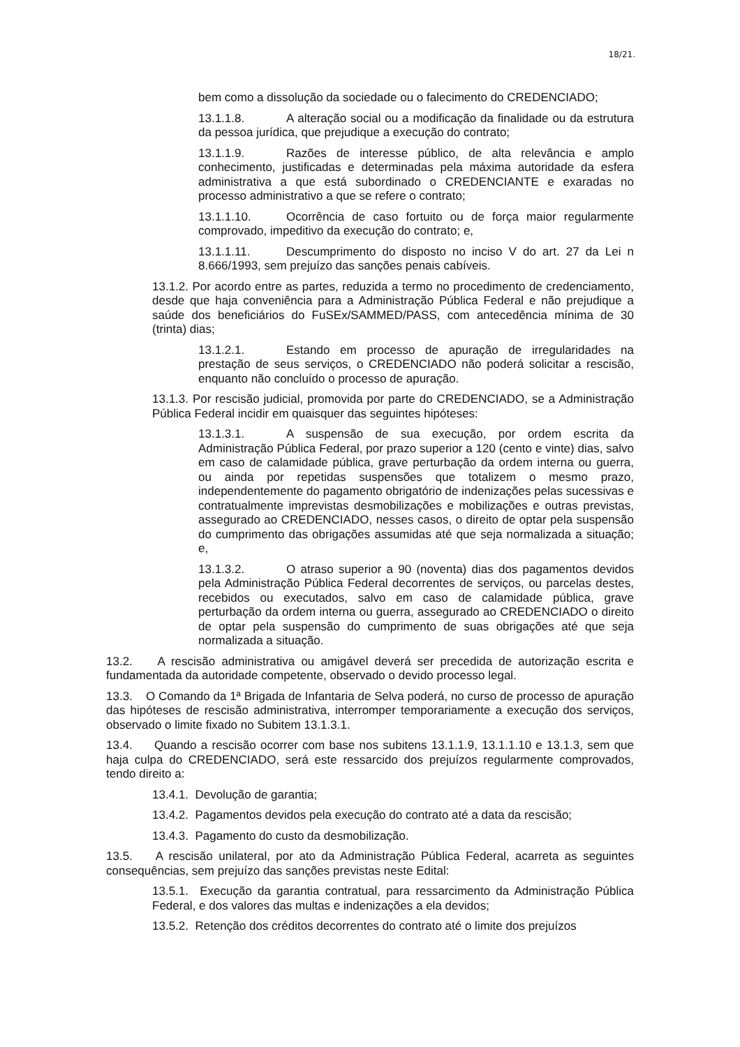18/21.
bem como a dissolução da sociedade ou o falecimento do CREDENCIADO;
13.1.1.8. A alteração social ou a modificação da finalidade ou da estrutura da pessoa jurídica, que prejudique a execução do contrato;
13.1.1.9. Razões de interesse público, de alta relevância e amplo conhecimento, justificadas e determinadas pela máxima autoridade da esfera administrativa a que está subordinado o CREDENCIANTE e exaradas no processo administrativo a que se refere o contrato;
13.1.1.10. Ocorrência de caso fortuito ou de força maior regularmente comprovado, impeditivo da execução do contrato; e,
13.1.1.11. Descumprimento do disposto no inciso V do art. 27 da Lei n 8.666/1993, sem prejuízo das sanções penais cabíveis.
13.1.2. Por acordo entre as partes, reduzida a termo no procedimento de credenciamento, desde que haja conveniência para a Administração Pública Federal e não prejudique a saúde dos beneficiários do FuSEx/SAMMED/PASS, com antecedência mínima de 30 (trinta) dias;
13.1.2.1. Estando em processo de apuração de irregularidades na prestação de seus serviços, o CREDENCIADO não poderá solicitar a rescisão, enquanto não concluído o processo de apuração.
13.1.3. Por rescisão judicial, promovida por parte do CREDENCIADO, se a Administração Pública Federal incidir em quaisquer das seguintes hipóteses:
13.1.3.1. A suspensão de sua execução, por ordem escrita da Administração Pública Federal, por prazo superior a 120 (cento e vinte) dias, salvo em caso de calamidade pública, grave perturbação da ordem interna ou guerra, ou ainda por repetidas suspensões que totalizem o mesmo prazo, independentemente do pagamento obrigatório de indenizações pelas sucessivas e contratualmente imprevistas desmobilizações e mobilizações e outras previstas, assegurado ao CREDENCIADO, nesses casos, o direito de optar pela suspensão do cumprimento das obrigações assumidas até que seja normalizada a situação; e,
13.1.3.2. O atraso superior a 90 (noventa) dias dos pagamentos devidos pela Administração Pública Federal decorrentes de serviços, ou parcelas destes, recebidos ou executados, salvo em caso de calamidade pública, grave perturbação da ordem interna ou guerra, assegurado ao CREDENCIADO o direito de optar pela suspensão do cumprimento de suas obrigações até que seja normalizada a situação.
13.2. A rescisão administrativa ou amigável deverá ser precedida de autorização escrita e fundamentada da autoridade competente, observado o devido processo legal.
13.3. O Comando da 1ª Brigada de Infantaria de Selva poderá, no curso de processo de apuração das hipóteses de rescisão administrativa, interromper temporariamente a execução dos serviços, observado o limite fixado no Subitem 13.1.3.1.
13.4. Quando a rescisão ocorrer com base nos subitens 13.1.1.9, 13.1.1.10 e 13.1.3, sem que haja culpa do CREDENCIADO, será este ressarcido dos prejuízos regularmente comprovados, tendo direito a:
13.4.1. Devolução de garantia;
13.4.2. Pagamentos devidos pela execução do contrato até a data da rescisão;
13.4.3. Pagamento do custo da desmobilização.
13.5. A rescisão unilateral, por ato da Administração Pública Federal, acarreta as seguintes consequências, sem prejuízo das sanções previstas neste Edital:
13.5.1. Execução da garantia contratual, para ressarcimento da Administração Pública Federal, e dos valores das multas e indenizações a ela devidos;
13.5.2. Retenção dos créditos decorrentes do contrato até o limite dos prejuízos